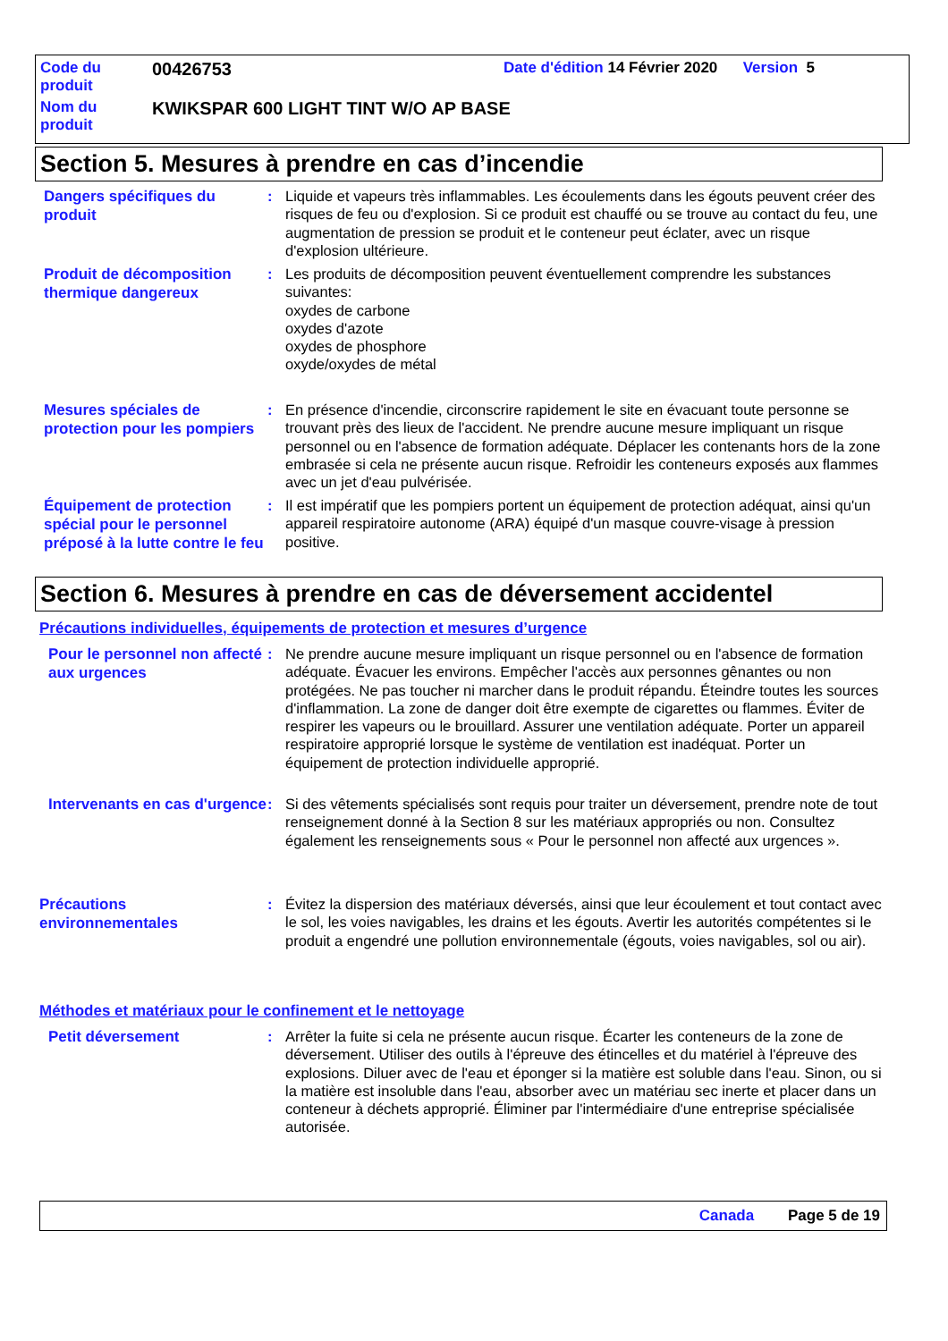Code du
produit
00426753
Date d'édition 14 Février 2020 Version 5
Nom du
produit
KWIKSPAR 600 LIGHT TINT W/O AP BASE
Section 5. Mesures à prendre en cas d’incendie
Dangers spécifiques du produit
: Liquide et vapeurs très inflammables. Les écoulements dans les égouts peuvent créer des risques de feu ou d'explosion. Si ce produit est chauffé ou se trouve au contact du feu, une augmentation de pression se produit et le conteneur peut éclater, avec un risque d'explosion ultérieure.
Produit de décomposition thermique dangereux
: Les produits de décomposition peuvent éventuellement comprendre les substances suivantes:
oxydes de carbone
oxydes d'azote
oxydes de phosphore
oxyde/oxydes de métal
Mesures spéciales de protection pour les pompiers
: En présence d'incendie, circonscrire rapidement le site en évacuant toute personne se trouvant près des lieux de l'accident. Ne prendre aucune mesure impliquant un risque personnel ou en l'absence de formation adéquate. Déplacer les contenants hors de la zone embrasée si cela ne présente aucun risque. Refroidir les conteneurs exposés aux flammes avec un jet d'eau pulvérisée.
Équipement de protection spécial pour le personnel préposé à la lutte contre le feu
: Il est impératif que les pompiers portent un équipement de protection adéquat, ainsi qu'un appareil respiratoire autonome (ARA) équipé d'un masque couvre-visage à pression positive.
Section 6. Mesures à prendre en cas de déversement accidentel
Précautions individuelles, équipements de protection et mesures d’urgence
Pour le personnel non affecté aux urgences
: Ne prendre aucune mesure impliquant un risque personnel ou en l'absence de formation adéquate. Évacuer les environs. Empêcher l'accès aux personnes gênantes ou non protégées. Ne pas toucher ni marcher dans le produit répandu. Éteindre toutes les sources d'inflammation. La zone de danger doit être exempte de cigarettes ou flammes. Éviter de respirer les vapeurs ou le brouillard. Assurer une ventilation adéquate. Porter un appareil respiratoire approprié lorsque le système de ventilation est inadéquat. Porter un équipement de protection individuelle approprié.
Intervenants en cas d'urgence
: Si des vêtements spécialisés sont requis pour traiter un déversement, prendre note de tout renseignement donné à la Section 8 sur les matériaux appropriés ou non. Consultez également les renseignements sous « Pour le personnel non affecté aux urgences ».
Précautions environnementales
: Évitez la dispersion des matériaux déversés, ainsi que leur écoulement et tout contact avec le sol, les voies navigables, les drains et les égouts. Avertir les autorités compétentes si le produit a engendré une pollution environnementale (égouts, voies navigables, sol ou air).
Méthodes et matériaux pour le confinement et le nettoyage
Petit déversement
: Arrêter la fuite si cela ne présente aucun risque. Écarter les conteneurs de la zone de déversement. Utiliser des outils à l'épreuve des étincelles et du matériel à l'épreuve des explosions. Diluer avec de l'eau et éponger si la matière est soluble dans l'eau. Sinon, ou si la matière est insoluble dans l'eau, absorber avec un matériau sec inerte et placer dans un conteneur à déchets approprié. Éliminer par l'intermédiaire d'une entreprise spécialisée autorisée.
Canada Page 5 de 19